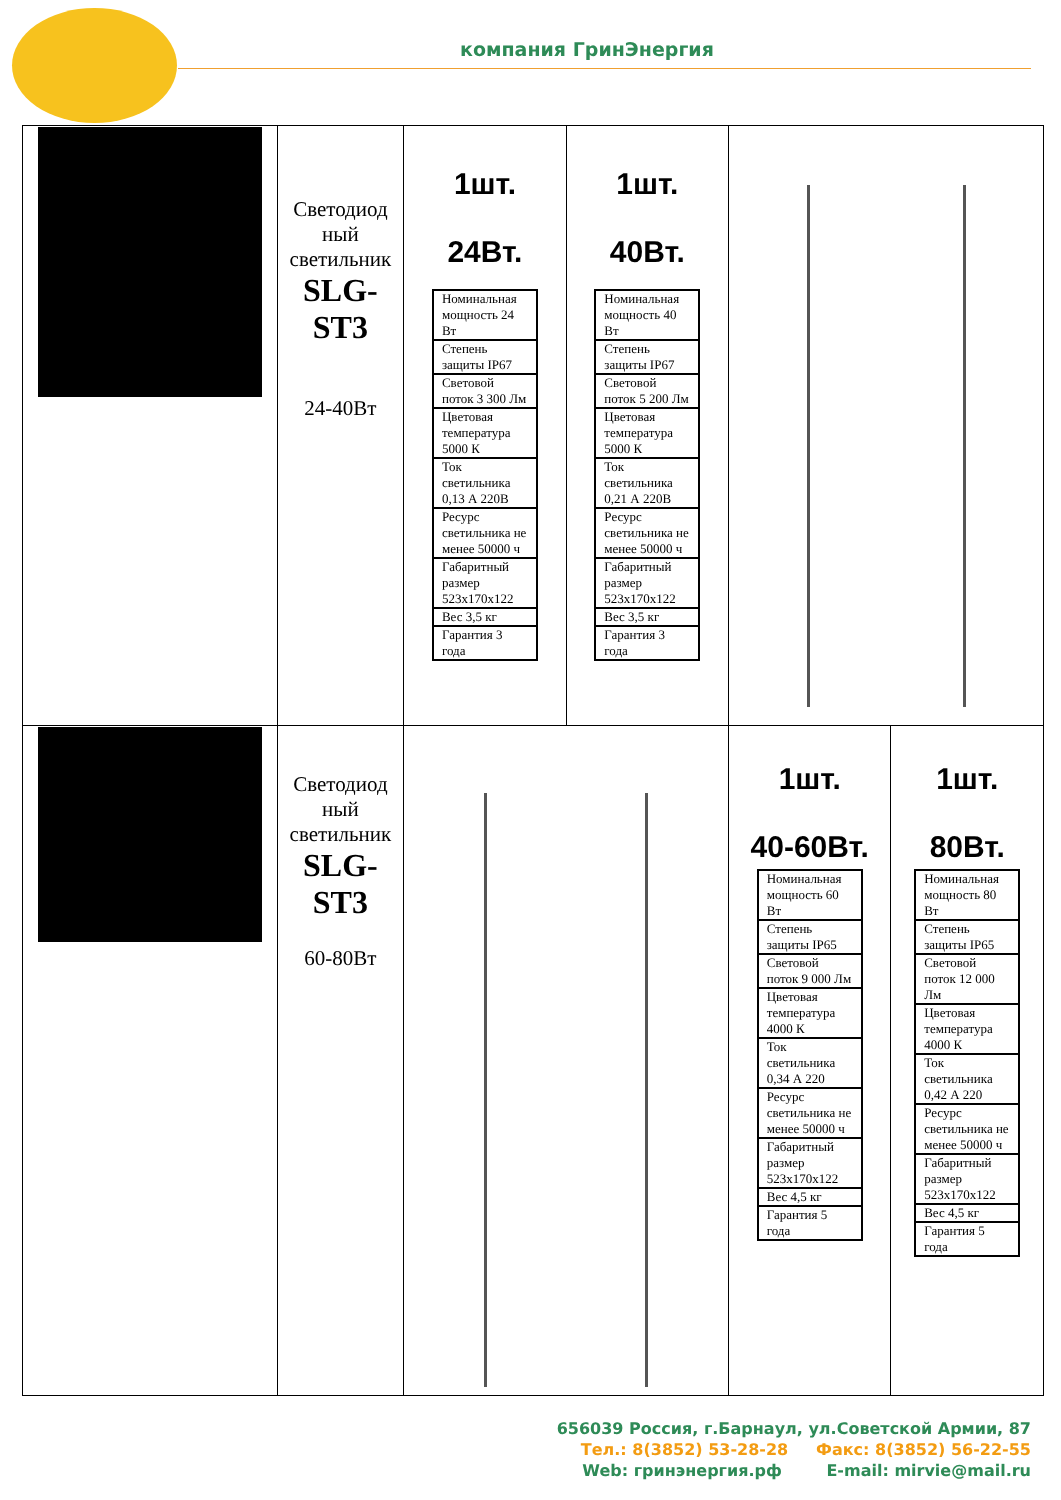компания ГринЭнергия
| | Светодиод ный светильник SLG-ST3 24-40Вт | 1шт. 24Вт. / Номинальная мощность 24 Вт / / Степень защиты IP67 / / Световой поток 3 300 Лм / / Цветовая температура 5000 К / / Ток светильника 0,13 А 220В / / Ресурс светильника не менее 50000 ч / / Габаритный размер 523x170x122 / / Вес 3,5 кг / / Гарантия 3 года / | 1шт. 40Вт. / Номинальная мощность 40 Вт / / Степень защиты IP67 / / Световой поток 5 200 Лм / / Цветовая температура 5000 К / / Ток светильника 0,21 А 220В / / Ресурс светильника не менее 50000 ч / / Габаритный размер 523x170x122 / / Вес 3,5 кг / / Гарантия 3 года / | | |
| | Светодиод ный светильник SLG-ST3 60-80Вт | | | 1шт. 40-60Вт. / Номинальная мощность 60 Вт / / Степень защиты IP65 / / Световой поток 9 000 Лм / / Цветовая температура 4000 К / / Ток светильника 0,34 А 220 / / Ресурс светильника не менее 50000 ч / / Габаритный размер 523x170x122 / / Вес 4,5 кг / / Гарантия 5 года / | 1шт. 80Вт. / Номинальная мощность 80 Вт / / Степень защиты IP65 / / Световой поток 12 000 Лм / / Цветовая температура 4000 К / / Ток светильника 0,42 А 220 / / Ресурс светильника не менее 50000 ч / / Габаритный размер 523x170x122 / / Вес 4,5 кг / / Гарантия 5 года / |
656039 Россия, г.Барнаул, ул.Советской Армии, 87
Тел.: 8(3852) 53-28-28 Факс: 8(3852) 56-22-55
Web: гринэнергия.рф E-mail: mirvie@mail.ru